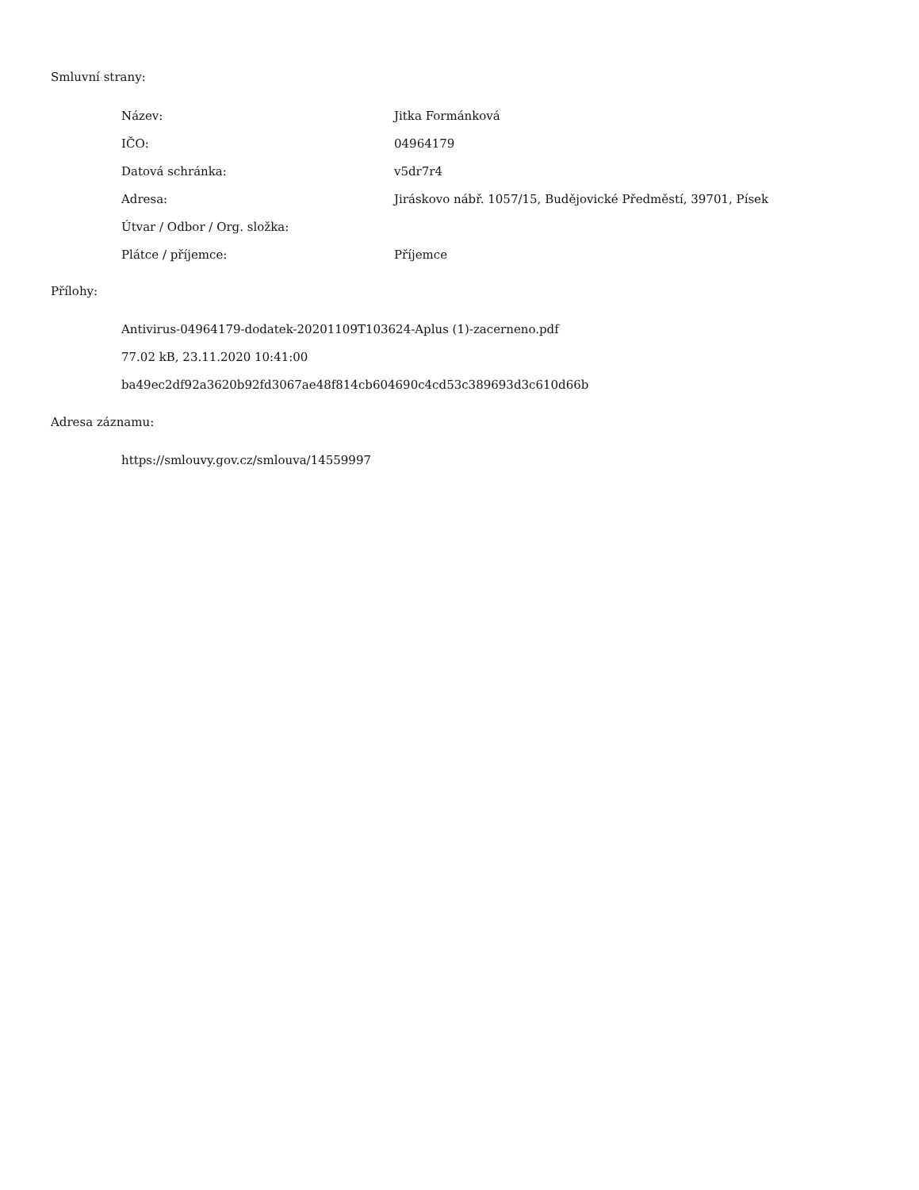Smluvní strany:
| Název: | Jitka Formánková |
| IČO: | 04964179 |
| Datová schránka: | v5dr7r4 |
| Adresa: | Jiráskovo nábř. 1057/15, Budějovické Předměstí, 39701, Písek |
| Útvar / Odbor / Org. složka: | |
| Plátce / příjemce: | Příjemce |
Přílohy:
Antivirus-04964179-dodatek-20201109T103624-Aplus (1)-zacerneno.pdf
77.02 kB, 23.11.2020 10:41:00
ba49ec2df92a3620b92fd3067ae48f814cb604690c4cd53c389693d3c610d66b
Adresa záznamu:
https://smlouvy.gov.cz/smlouva/14559997